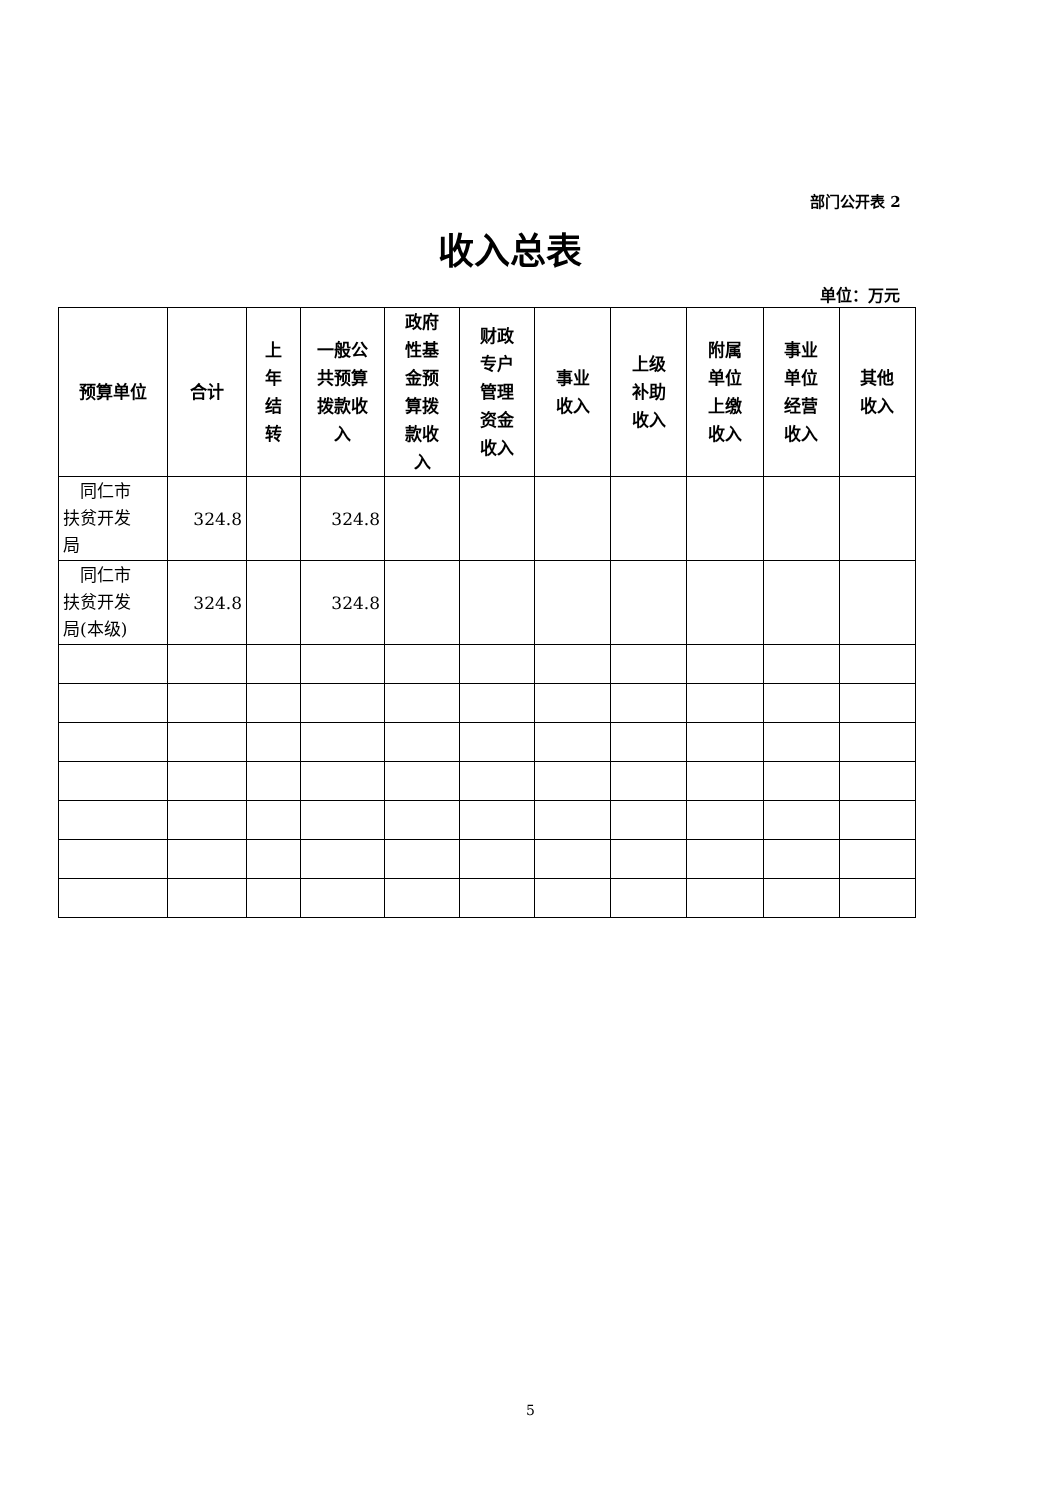部门公开表 2
收入总表
单位：万元
| 预算单位 | 合计 | 上 年 结 转 | 一般公 共预算 拨款收 入 | 政府 性基 金预 算拨 款收 入 | 财政 专户 管理 资金 收入 | 事业 收入 | 上级 补助 收入 | 附属 单位 上缴 收入 | 事业 单位 经营 收入 | 其他 收入 |
| --- | --- | --- | --- | --- | --- | --- | --- | --- | --- | --- |
| 同仁市 扶贫开发 局 | 324.8 | | 324.8 | | | | | | | |
| 同仁市 扶贫开发 局(本级) | 324.8 | | 324.8 | | | | | | | |
5